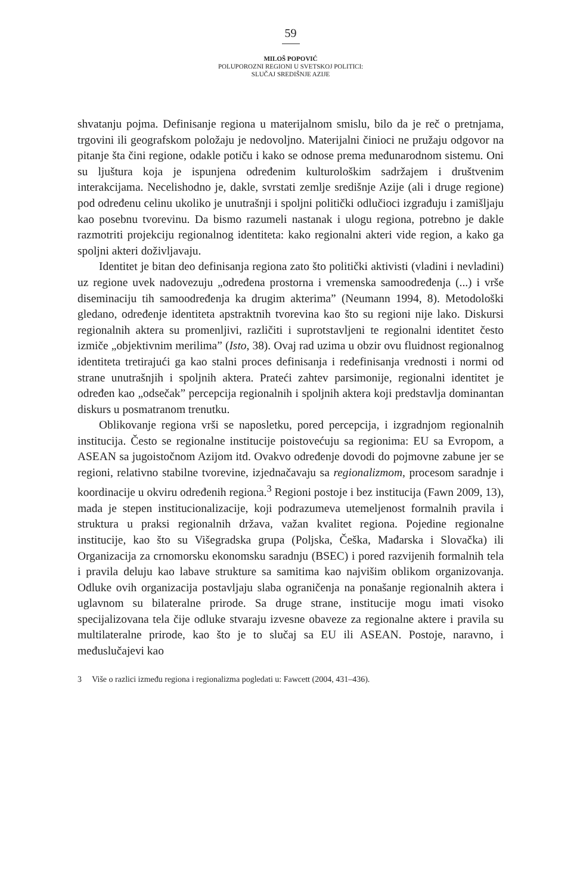59
MILOŠ POPOVIĆ
POLUPOROZNI REGIONI U SVETSKOJ POLITICI:
SLUČAJ SREDIŠNJE AZIJE
shvatanju pojma. Definisanje regiona u materijalnom smislu, bilo da je reč o pretnjama, trgovini ili geografskom položaju je nedovoljno. Materijalni činioci ne pružaju odgovor na pitanje šta čini regione, odakle potiču i kako se odnose prema međunarodnom sistemu. Oni su ljuštura koja je ispunjena određenim kulturološkim sadržajem i društvenim interakcijama. Necelishodno je, dakle, svrstati zemlje središnje Azije (ali i druge regione) pod određenu celinu ukoliko je unutrašnji i spoljni politički odlučioci izgrađuju i zamišljaju kao posebnu tvorevinu. Da bismo razumeli nastanak i ulogu regiona, potrebno je dakle razmotriti projekciju regionalnog identiteta: kako regionalni akteri vide region, a kako ga spoljni akteri doživljavaju.
Identitet je bitan deo definisanja regiona zato što politički aktivisti (vladini i nevladini) uz regione uvek nadovezuju „određena prostorna i vremenska samoodređenja (...) i vrše diseminaciju tih samoodređenja ka drugim akterima” (Neumann 1994, 8). Metodološki gledano, određenje identiteta apstraktnih tvorevina kao što su regioni nije lako. Diskursi regionalnih aktera su promenljivi, različiti i suprotstavljeni te regionalni identitet često izmiče „objektivnim merilima” (Isto, 38). Ovaj rad uzima u obzir ovu fluidnost regionalnog identiteta tretirajući ga kao stalni proces definisanja i redefinisanja vrednosti i normi od strane unutrašnjih i spoljnih aktera. Prateći zahtev parsimonije, regionalni identitet je određen kao „odsečak” percepcija regionalnih i spoljnih aktera koji predstavlja dominantan diskurs u posmatranom trenutku.
Oblikovanje regiona vrši se naposletku, pored percepcija, i izgradnjom regionalnih institucija. Često se regionalne institucije poistovećuju sa regionima: EU sa Evropom, a ASEAN sa jugoistočnom Azijom itd. Ovakvo određenje dovodi do pojmovne zabune jer se regioni, relativno stabilne tvorevine, izjednačavaju sa regionalizmom, procesom saradnje i koordinacije u okviru određenih regiona.<sup>3</sup> Regioni postoje i bez institucija (Fawn 2009, 13), mada je stepen institucionalizacije, koji podrazumeva utemeljenost formalnih pravila i struktura u praksi regionalnih država, važan kvalitet regiona. Pojedine regionalne institucije, kao što su Višegradska grupa (Poljska, Češka, Mađarska i Slovačka) ili Organizacija za crnomorsku ekonomsku saradnju (BSEC) i pored razvijenih formalnih tela i pravila deluju kao labave strukture sa samitima kao najvišim oblikom organizovanja. Odluke ovih organizacija postavljaju slaba ograničenja na ponašanje regionalnih aktera i uglavnom su bilateralne prirode. Sa druge strane, institucije mogu imati visoko specijalizovana tela čije odluke stvaraju izvesne obaveze za regionalne aktere i pravila su multilateralne prirode, kao što je to slučaj sa EU ili ASEAN. Postoje, naravno, i međuslučajevi kao
3 Više o razlici između regiona i regionalizma pogledati u: Fawcett (2004, 431–436).